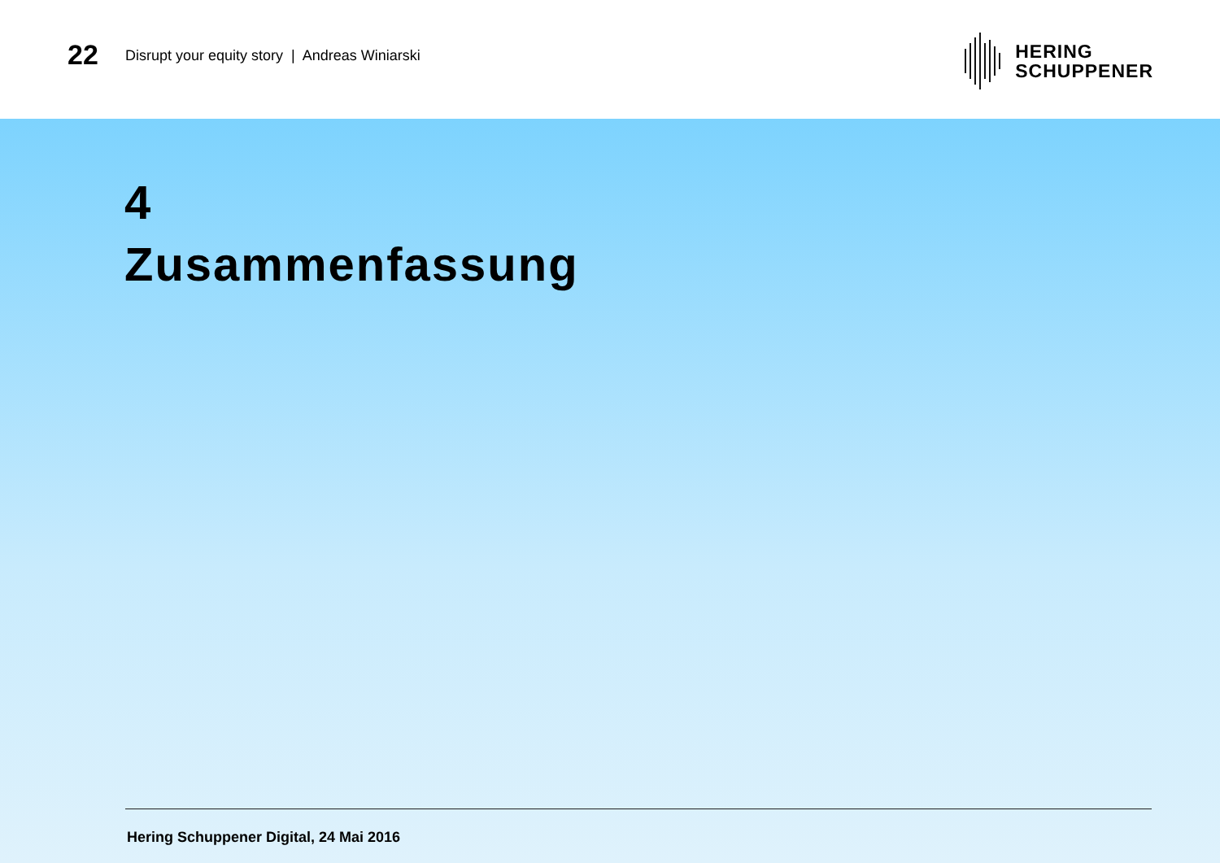22
Disrupt your equity story | Andreas Winiarski
HERING
SCHUPPENER
4
Zusammenfassung
Hering Schuppener Digital, 24 Mai 2016